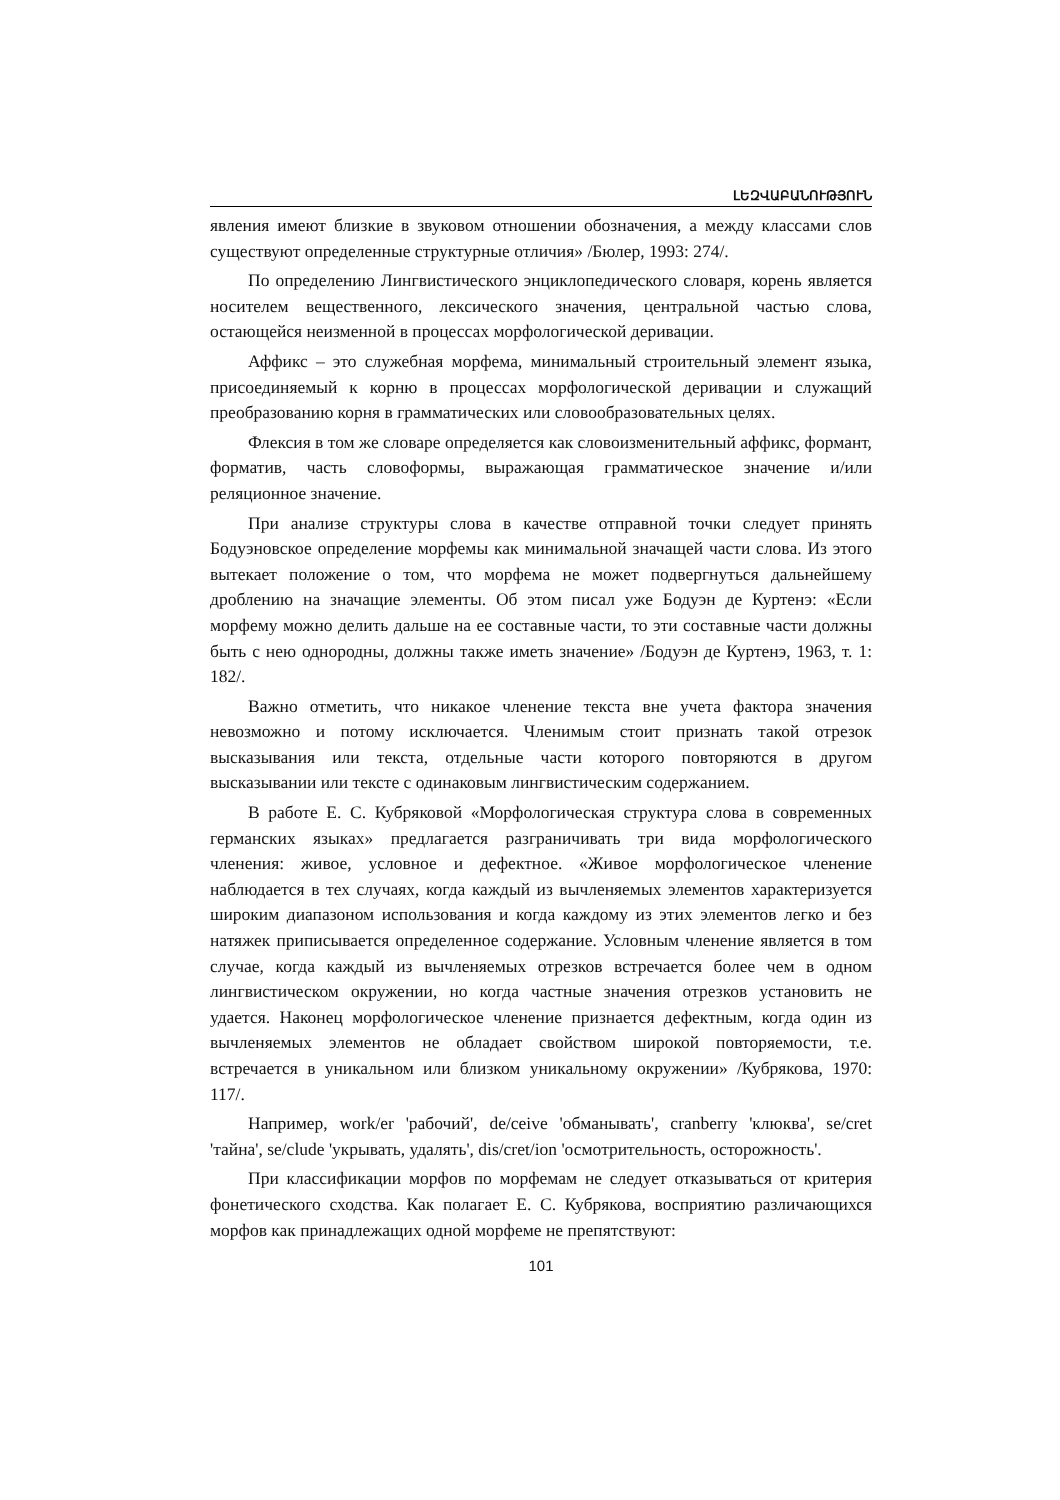ԼԵԶՎԱԲԱՆՈՒԹՅՈՒՆ
явления имеют близкие в звуковом отношении обозначения, а между классами слов существуют определенные структурные отличия» /Бюлер, 1993: 274/.
По определению Лингвистического энциклопедического словаря, корень является носителем вещественного, лексического значения, центральной частью слова, остающейся неизменной в процессах морфологической деривации.
Аффикс – это служебная морфема, минимальный строительный элемент языка, присоединяемый к корню в процессах морфологической деривации и служащий преобразованию корня в грамматических или словообразовательных целях.
Флексия в том же словаре определяется как словоизменительный аффикс, формант, форматив, часть словоформы, выражающая грамматическое значение и/или реляционное значение.
При анализе структуры слова в качестве отправной точки следует принять Бодуэновское определение морфемы как минимальной значащей части слова. Из этого вытекает положение о том, что морфема не может подвергнуться дальнейшему дроблению на значащие элементы. Об этом писал уже Бодуэн де Куртенэ: «Если морфему можно делить дальше на ее составные части, то эти составные части должны быть с нею однородны, должны также иметь значение» /Бодуэн де Куртенэ, 1963, т. 1: 182/.
Важно отметить, что никакое членение текста вне учета фактора значения невозможно и потому исключается. Членимым стоит признать такой отрезок высказывания или текста, отдельные части которого повторяются в другом высказывании или тексте с одинаковым лингвистическим содержанием.
В работе Е. С. Кубряковой «Морфологическая структура слова в современных германских языках» предлагается разграничивать три вида морфологического членения: живое, условное и дефектное. «Живое морфологическое членение наблюдается в тех случаях, когда каждый из вычленяемых элементов характеризуется широким диапазоном использования и когда каждому из этих элементов легко и без натяжек приписывается определенное содержание. Условным членение является в том случае, когда каждый из вычленяемых отрезков встречается более чем в одном лингвистическом окружении, но когда частные значения отрезков установить не удается. Наконец морфологическое членение признается дефектным, когда один из вычленяемых элементов не обладает свойством широкой повторяемости, т.е. встречается в уникальном или близком уникальному окружении» /Кубрякова, 1970: 117/.
Например, work/er 'рабочий', de/ceive 'обманывать', cranberry 'клюква', se/cret 'тайна', se/clude 'укрывать, удалять', dis/cret/ion 'осмотрительность, осторожность'.
При классификации морфов по морфемам не следует отказываться от критерия фонетического сходства. Как полагает Е. С. Кубрякова, восприятию различающихся морфов как принадлежащих одной морфеме не препятствуют:
101